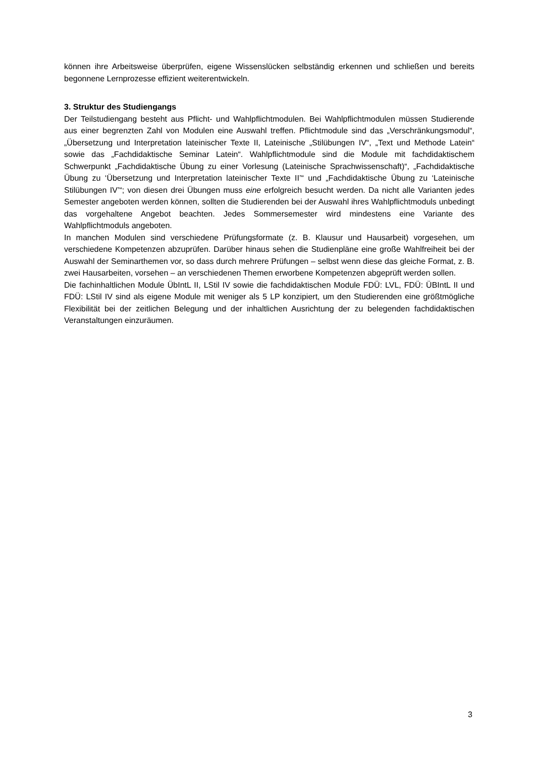können ihre Arbeitsweise überprüfen, eigene Wissenslücken selbständig erkennen und schließen und bereits begonnene Lernprozesse effizient weiterentwickeln.
3. Struktur des Studiengangs
Der Teilstudiengang besteht aus Pflicht- und Wahlpflichtmodulen. Bei Wahlpflichtmodulen müssen Studierende aus einer begrenzten Zahl von Modulen eine Auswahl treffen. Pflichtmodule sind das „Verschränkungsmodul“, „Übersetzung und Interpretation lateinischer Texte II, Lateinische „Stilübungen IV“, „Text und Methode Latein“ sowie das „Fachdidaktische Seminar Latein“. Wahlpflichtmodule sind die Module mit fachdidaktischem Schwerpunkt „Fachdidaktische Übung zu einer Vorlesung (Lateinische Sprachwissenschaft)“, „Fachdidaktische Übung zu ‘Übersetzung und Interpretation lateinischer Texte II’“ und „Fachdidaktische Übung zu ‘Lateinische Stilübungen IV’“; von diesen drei Übungen muss eine erfolgreich besucht werden. Da nicht alle Varianten jedes Semester angeboten werden können, sollten die Studierenden bei der Auswahl ihres Wahlpflichtmoduls unbedingt das vorgehaltene Angebot beachten. Jedes Sommersemester wird mindestens eine Variante des Wahlpflichtmoduls angeboten.
In manchen Modulen sind verschiedene Prüfungsformate (z. B. Klausur und Hausarbeit) vorgesehen, um verschiedene Kompetenzen abzuprüfen. Darüber hinaus sehen die Studienpläne eine große Wahlfreiheit bei der Auswahl der Seminarthemen vor, so dass durch mehrere Prüfungen – selbst wenn diese das gleiche Format, z. B. zwei Hausarbeiten, vorsehen – an verschiedenen Themen erworbene Kompetenzen abgeprüft werden sollen.
Die fachinhaltlichen Module ÜbIntL II, LStil IV sowie die fachdidaktischen Module FDÜ: LVL, FDÜ: ÜBIntL II und FDÜ: LStil IV sind als eigene Module mit weniger als 5 LP konzipiert, um den Studierenden eine größtmögliche Flexibilität bei der zeitlichen Belegung und der inhaltlichen Ausrichtung der zu belegenden fachdidaktischen Veranstaltungen einzuräumen.
3